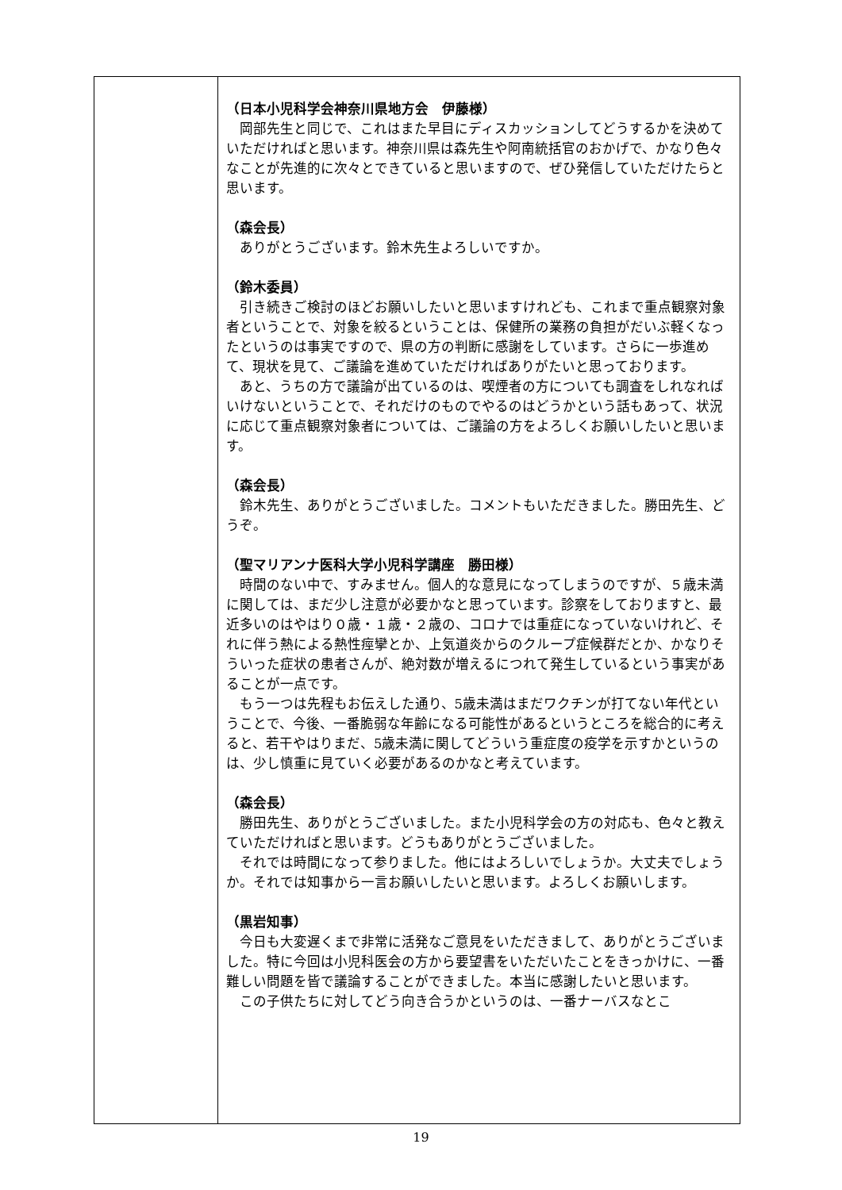| | （日本小児科学会神奈川県地方会 伊藤様） 岡部先生と同じで、これはまた早目にディスカッションしてどうするかを決めていただければと思います。神奈川県は森先生や阿南統括官のおかげで、かなり色々なことが先進的に次々とできていると思いますので、ぜひ発信していただけたらと思います。 （森会長） ありがとうございます。鈴木先生よろしいですか。 （鈴木委員） 引き続きご検討のほどお願いしたいと思いますけれども、これまで重点観察対象者ということで、対象を絞るということは、保健所の業務の負担がだいぶ軽くなったというのは事実ですので、県の方の判断に感謝をしています。さらに一歩進めて、現状を見て、ご議論を進めていただければありがたいと思っております。 あと、うちの方で議論が出ているのは、喫煙者の方についても調査をしれなればいけないということで、それだけのものでやるのはどうかという話もあって、状況に応じて重点観察対象者については、ご議論の方をよろしくお願いしたいと思います。 （森会長） 鈴木先生、ありがとうございました。コメントもいただきました。勝田先生、どうぞ。 （聖マリアンナ医科大学小児科学講座 勝田様） 時間のない中で、すみません。個人的な意見になってしまうのですが、５歳未満に関しては、まだ少し注意が必要かなと思っています。診察をしておりますと、最近多いのはやはり０歳・１歳・２歳の、コロナでは重症になっていないけれど、それに伴う熱による熱性痙攣とか、上気道炎からのクループ症候群だとか、かなりそういった症状の患者さんが、絶対数が増えるにつれて発生しているという事実があることが一点です。 もう一つは先程もお伝えした通り、5歳未満はまだワクチンが打てない年代ということで、今後、一番脆弱な年齢になる可能性があるというところを総合的に考えると、若干やはりまだ、5歳未満に関してどういう重症度の疫学を示すかというのは、少し慎重に見ていく必要があるのかなと考えています。 （森会長） 勝田先生、ありがとうございました。また小児科学会の方の対応も、色々と教えていただければと思います。どうもありがとうございました。 それでは時間になって参りました。他にはよろしいでしょうか。大丈夫でしょうか。それでは知事から一言お願いしたいと思います。よろしくお願いします。 （黒岩知事） 今日も大変遅くまで非常に活発なご意見をいただきまして、ありがとうございました。特に今回は小児科医会の方から要望書をいただいたことをきっかけに、一番難しい問題を皆で議論することができました。本当に感謝したいと思います。 この子供たちに対してどう向き合うかというのは、一番ナーバスなとこ |
19